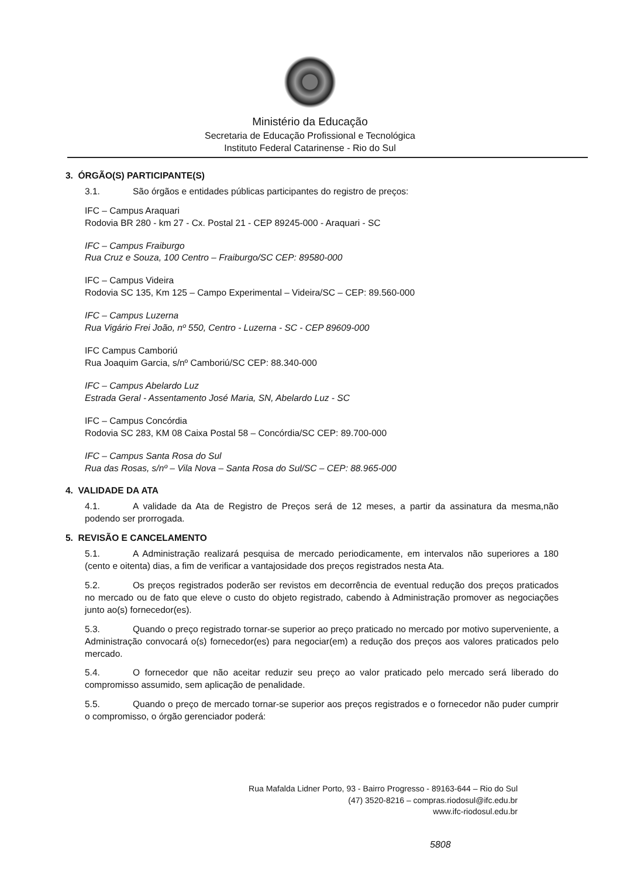Ministério da Educação
Secretaria de Educação Profissional e Tecnológica
Instituto Federal Catarinense - Rio do Sul
3. ÓRGÃO(S) PARTICIPANTE(S)
3.1. São órgãos e entidades públicas participantes do registro de preços:
IFC – Campus Araquari
Rodovia BR 280 - km 27 - Cx. Postal 21 - CEP 89245-000 - Araquari - SC
IFC – Campus Fraiburgo
Rua Cruz e Souza, 100 Centro – Fraiburgo/SC CEP: 89580-000
IFC – Campus Videira
Rodovia SC 135, Km 125 – Campo Experimental – Videira/SC – CEP: 89.560-000
IFC – Campus Luzerna
Rua Vigário Frei João, nº 550, Centro - Luzerna - SC - CEP 89609-000
IFC Campus Camboriú
Rua Joaquim Garcia, s/nº Camboriú/SC CEP: 88.340-000
IFC – Campus Abelardo Luz
Estrada Geral - Assentamento José Maria, SN, Abelardo Luz - SC
IFC – Campus Concórdia
Rodovia SC 283, KM 08 Caixa Postal 58 – Concórdia/SC CEP: 89.700-000
IFC – Campus Santa Rosa do Sul
Rua das Rosas, s/nº – Vila Nova – Santa Rosa do Sul/SC – CEP: 88.965-000
4. VALIDADE DA ATA
4.1. A validade da Ata de Registro de Preços será de 12 meses, a partir da assinatura da mesma,não podendo ser prorrogada.
5. REVISÃO E CANCELAMENTO
5.1. A Administração realizará pesquisa de mercado periodicamente, em intervalos não superiores a 180 (cento e oitenta) dias, a fim de verificar a vantajosidade dos preços registrados nesta Ata.
5.2. Os preços registrados poderão ser revistos em decorrência de eventual redução dos preços praticados no mercado ou de fato que eleve o custo do objeto registrado, cabendo à Administração promover as negociações junto ao(s) fornecedor(es).
5.3. Quando o preço registrado tornar-se superior ao preço praticado no mercado por motivo superveniente, a Administração convocará o(s) fornecedor(es) para negociar(em) a redução dos preços aos valores praticados pelo mercado.
5.4. O fornecedor que não aceitar reduzir seu preço ao valor praticado pelo mercado será liberado do compromisso assumido, sem aplicação de penalidade.
5.5. Quando o preço de mercado tornar-se superior aos preços registrados e o fornecedor não puder cumprir o compromisso, o órgão gerenciador poderá:
Rua Mafalda Lidner Porto, 93 - Bairro Progresso - 89163-644 – Rio do Sul
(47) 3520-8216 – compras.riodosul@ifc.edu.br
www.ifc-riodosul.edu.br
5808